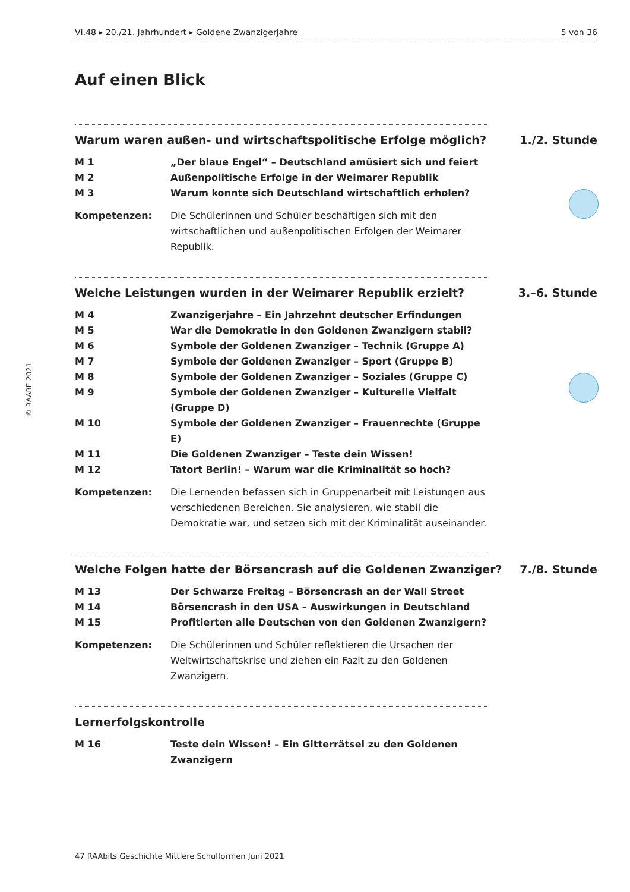VI.48 ▸ 20./21. Jahrhundert ▸ Goldene Zwanzigerjahre 5 von 36
Auf einen Blick
Warum waren außen- und wirtschaftspolitische Erfolge möglich? 1./2. Stunde
M 1 „Der blaue Engel“ – Deutschland amüsiert sich und feiert
M 2 Außenpolitische Erfolge in der Weimarer Republik
M 3 Warum konnte sich Deutschland wirtschaftlich erholen?
Kompetenzen: Die Schülerinnen und Schüler beschäftigen sich mit den wirtschaftlichen und außenpolitischen Erfolgen der Weimarer Republik.
Welche Leistungen wurden in der Weimarer Republik erzielt? 3.–6. Stunde
M 4 Zwanzigerjahre – Ein Jahrzehnt deutscher Erfindungen
M 5 War die Demokratie in den Goldenen Zwanzigern stabil?
M 6 Symbole der Goldenen Zwanziger – Technik (Gruppe A)
M 7 Symbole der Goldenen Zwanziger – Sport (Gruppe B)
M 8 Symbole der Goldenen Zwanziger – Soziales (Gruppe C)
M 9 Symbole der Goldenen Zwanziger – Kulturelle Vielfalt (Gruppe D)
M 10 Symbole der Goldenen Zwanziger – Frauenrechte (Gruppe E)
M 11 Die Goldenen Zwanziger – Teste dein Wissen!
M 12 Tatort Berlin! – Warum war die Kriminalität so hoch?
Kompetenzen: Die Lernenden befassen sich in Gruppenarbeit mit Leistungen aus verschiedenen Bereichen. Sie analysieren, wie stabil die Demokratie war, und setzen sich mit der Kriminalität auseinander.
Welche Folgen hatte der Börsencrash auf die Goldenen Zwanziger? 7./8. Stunde
M 13 Der Schwarze Freitag – Börsencrash an der Wall Street
M 14 Börsencrash in den USA – Auswirkungen in Deutschland
M 15 Profitierten alle Deutschen von den Goldenen Zwanzigern?
Kompetenzen: Die Schülerinnen und Schüler reflektieren die Ursachen der Weltwirtschaftskrise und ziehen ein Fazit zu den Goldenen Zwanzigern.
Lernerfolgskontrolle
M 16 Teste dein Wissen! – Ein Gitterrätsel zu den Goldenen Zwanzigern
© RAABE 2021
47 RAAbits Geschichte Mittlere Schulformen Juni 2021